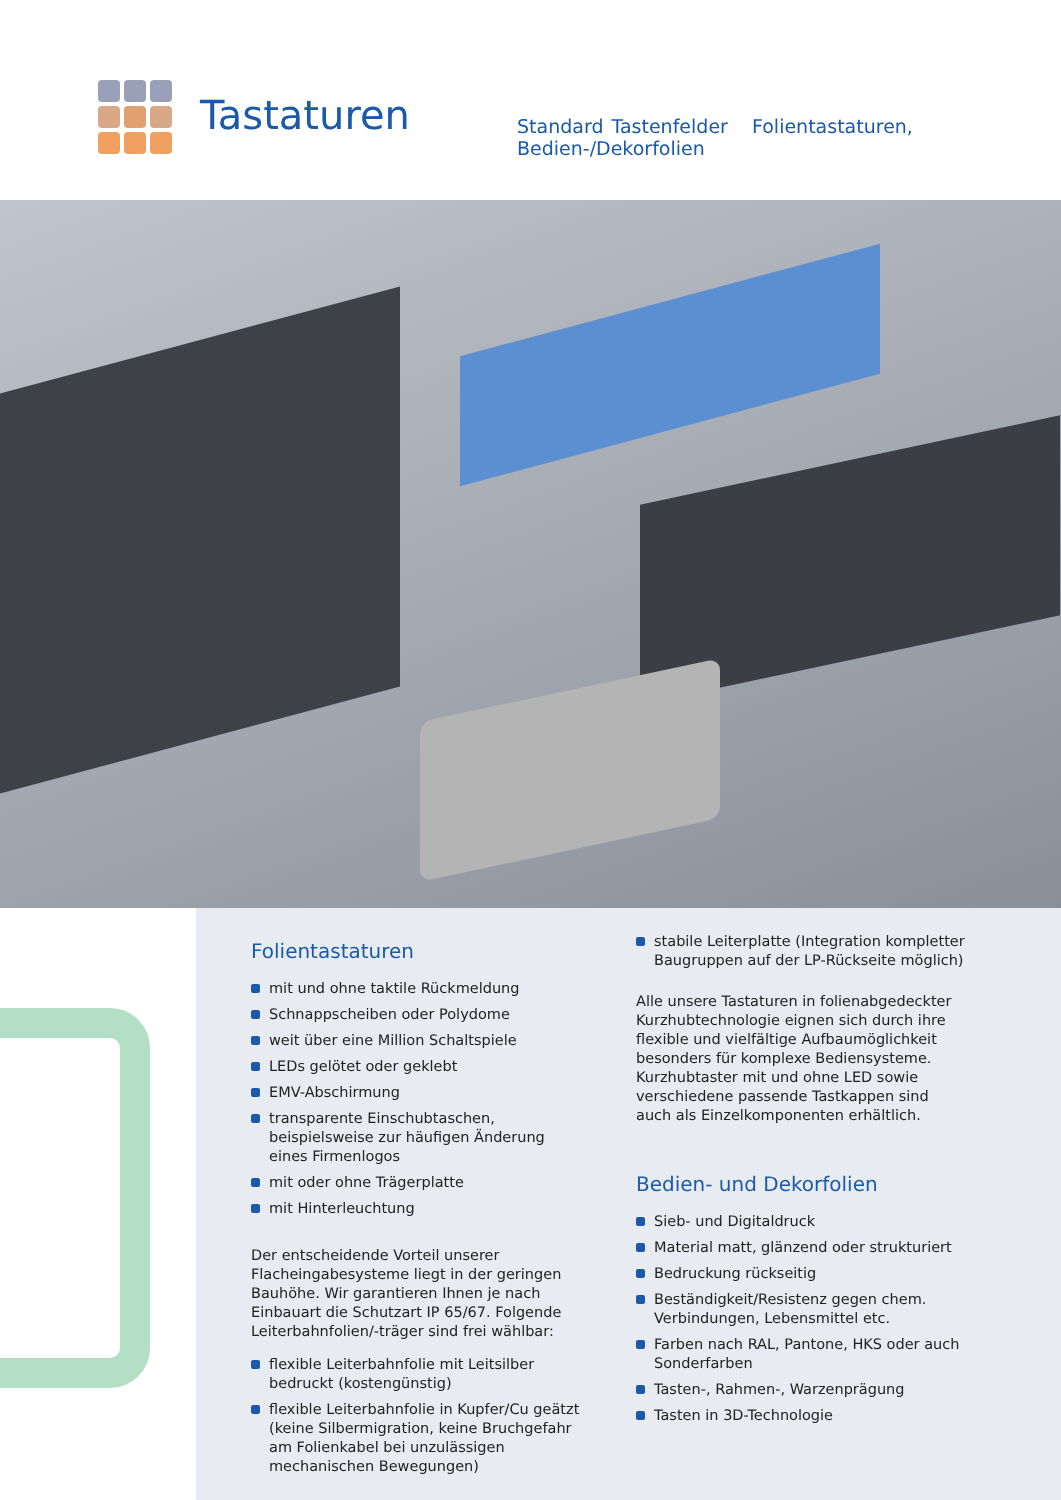Tastaturen
Standard Tastenfelder Folientastaturen, Bedien-/Dekorfolien
Folientastaturen
mit und ohne taktile Rückmeldung
Schnappscheiben oder Polydome
weit über eine Million Schaltspiele
LEDs gelötet oder geklebt
EMV-Abschirmung
transparente Einschubtaschen, beispielsweise zur häufigen Änderung eines Firmenlogos
mit oder ohne Trägerplatte
mit Hinterleuchtung
Der entscheidende Vorteil unserer Flacheingabesys­teme liegt in der geringen Bauhöhe. Wir garantieren Ihnen je nach Einbauart die Schutzart IP 65/67. Folgende Leiterbahnfolien/-träger sind frei wählbar:
flexible Leiterbahnfolie mit Leitsilber bedruckt (kostengünstig)
flexible Leiterbahnfolie in Kupfer/Cu geätzt (keine Silbermigration, keine Bruchgefahr am Folienkabel bei unzulässigen mechanischen Bewegungen)
stabile Leiterplatte (Integration kompletter Baugruppen auf der LP-Rückseite möglich)
Alle unsere Tastaturen in folienabgedeckter Kurzhubtechnologie eignen sich durch ihre flexible und vielfältige Aufbaumöglichkeit besonders für komplexe Bediensysteme. Kurzhubtaster mit und ohne LED sowie verschiedene passende Tastkappen sind auch als Einzelkomponenten erhältlich.
Bedien- und Dekorfolien
Sieb- und Digitaldruck
Material matt, glänzend oder strukturiert
Bedruckung rückseitig
Beständigkeit/Resistenz gegen chem. Verbindungen, Lebensmittel etc.
Farben nach RAL, Pantone, HKS oder auch Sonderfarben
Tasten-, Rahmen-, Warzenprägung
Tasten in 3D-Technologie